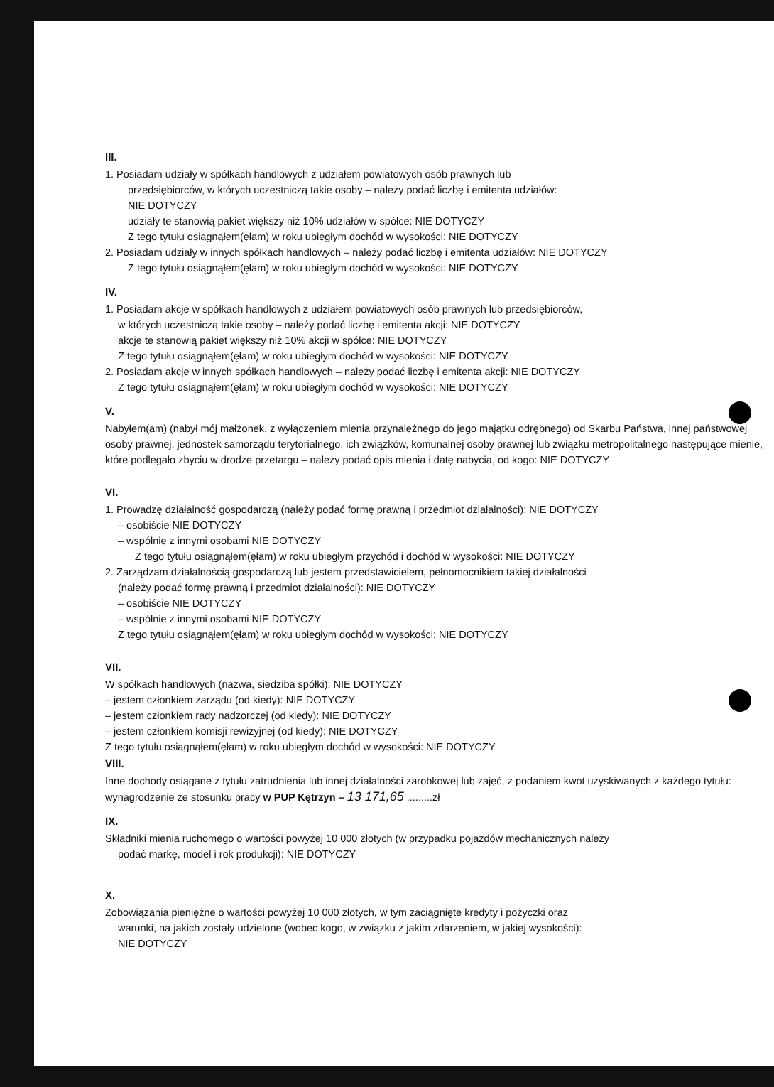III.
1. Posiadam udziały w spółkach handlowych z udziałem powiatowych osób prawnych lub
przedsiębiorców, w których uczestniczą takie osoby – należy podać liczbę i emitenta udziałów:
NIE DOTYCZY
udziały te stanowią pakiet większy niż 10% udziałów w spółce: NIE DOTYCZY
Z tego tytułu osiągnąłem(ęłam) w roku ubiegłym dochód w wysokości: NIE DOTYCZY
2. Posiadam udziały w innych spółkach handlowych – należy podać liczbę i emitenta udziałów: NIE DOTYCZY
Z tego tytułu osiągnąłem(ęłam) w roku ubiegłym dochód w wysokości: NIE DOTYCZY
IV.
1. Posiadam akcje w spółkach handlowych z udziałem powiatowych osób prawnych lub przedsiębiorców,
w których uczestniczą takie osoby – należy podać liczbę i emitenta akcji: NIE DOTYCZY
akcje te stanowią pakiet większy niż 10% akcji w spółce: NIE DOTYCZY
Z tego tytułu osiągnąłem(ęłam) w roku ubiegłym dochód w wysokości: NIE DOTYCZY
2. Posiadam akcje w innych spółkach handlowych – należy podać liczbę i emitenta akcji: NIE DOTYCZY
Z tego tytułu osiągnąłem(ęłam) w roku ubiegłym dochód w wysokości: NIE DOTYCZY
V.
Nabyłem(am) (nabył mój małżonek, z wyłączeniem mienia przynależnego do jego majątku odrębnego) od Skarbu Państwa, innej państwowej osoby prawnej, jednostek samorządu terytorialnego, ich związków, komunalnej osoby prawnej lub związku metropolitalnego następujące mienie, które podlegało zbyciu w drodze przetargu – należy podać opis mienia i datę nabycia, od kogo: NIE DOTYCZY
VI.
1. Prowadzę działalność gospodarczą (należy podać formę prawną i przedmiot działalności): NIE DOTYCZY
– osobiście NIE DOTYCZY
– wspólnie z innymi osobami NIE DOTYCZY
Z tego tytułu osiągnąłem(ęłam) w roku ubiegłym przychód i dochód w wysokości: NIE DOTYCZY
2. Zarządzam działalnością gospodarczą lub jestem przedstawicielem, pełnomocnikiem takiej działalności
(należy podać formę prawną i przedmiot działalności): NIE DOTYCZY
– osobiście NIE DOTYCZY
– wspólnie z innymi osobami NIE DOTYCZY
Z tego tytułu osiągnąłem(ęłam) w roku ubiegłym dochód w wysokości: NIE DOTYCZY
VII.
W spółkach handlowych (nazwa, siedziba spółki): NIE DOTYCZY
– jestem członkiem zarządu (od kiedy): NIE DOTYCZY
– jestem członkiem rady nadzorczej (od kiedy): NIE DOTYCZY
– jestem członkiem komisji rewizyjnej (od kiedy): NIE DOTYCZY
Z tego tytułu osiągnąłem(ęłam) w roku ubiegłym dochód w wysokości: NIE DOTYCZY
VIII.
Inne dochody osiągane z tytułu zatrudnienia lub innej działalności zarobkowej lub zajęć, z podaniem kwot uzyskiwanych z każdego tytułu: wynagrodzenie ze stosunku pracy w PUP Kętrzyn – 13 171,65 .........zł
IX.
Składniki mienia ruchomego o wartości powyżej 10 000 złotych (w przypadku pojazdów mechanicznych należy
podać markę, model i rok produkcji): NIE DOTYCZY
X.
Zobowiązania pieniężne o wartości powyżej 10 000 złotych, w tym zaciągnięte kredyty i pożyczki oraz
warunki, na jakich zostały udzielone (wobec kogo, w związku z jakim zdarzeniem, w jakiej wysokości):
NIE DOTYCZY